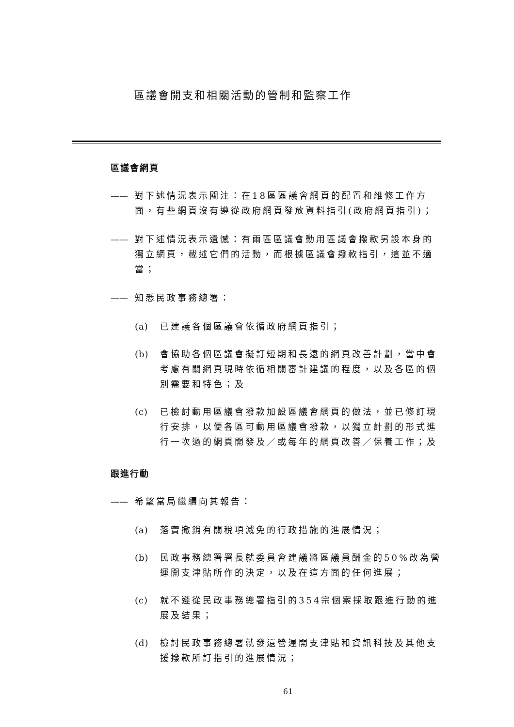區議會開支和相關活動的管制和監察工作
區議會網頁
—— 對下述情況表示關注：在18區區議會網頁的配置和維修工作方面，有些網頁沒有遵從政府網頁發放資料指引(政府網頁指引)；
—— 對下述情況表示遺憾：有兩區區議會動用區議會撥款另設本身的獨立網頁，載述它們的活動，而根據區議會撥款指引，這並不適當；
—— 知悉民政事務總署：
(a) 已建議各個區議會依循政府網頁指引；
(b) 會協助各個區議會擬訂短期和長遠的網頁改善計劃，當中會考慮有關網頁現時依循相關審計建議的程度，以及各區的個別需要和特色；及
(c) 已檢討動用區議會撥款加設區議會網頁的做法，並已修訂現行安排，以便各區可動用區議會撥款，以獨立計劃的形式進行一次過的網頁開發及／或每年的網頁改善／保養工作；及
跟進行動
—— 希望當局繼續向其報告：
(a) 落實撤銷有關稅項減免的行政措施的進展情況；
(b) 民政事務總署署長就委員會建議將區議員酬金的50%改為營運開支津貼所作的決定，以及在這方面的任何進展；
(c) 就不遵從民政事務總署指引的354宗個案採取跟進行動的進展及結果；
(d) 檢討民政事務總署就發還營運開支津貼和資訊科技及其他支援撥款所訂指引的進展情況；
61